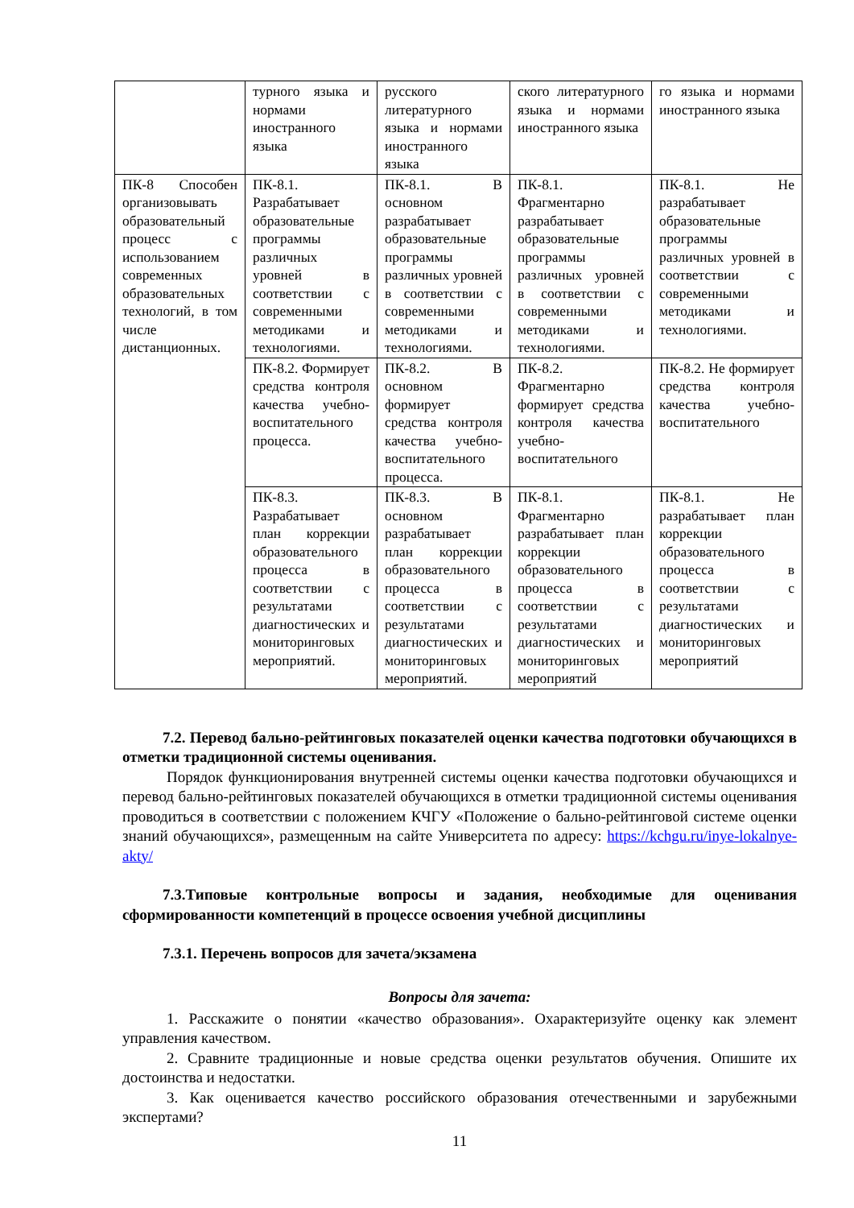| | турного языка и нормами иностранного языка | русского литературного языка и нормами иностранного языка | ского литературного языка и нормами иностранного языка | го языка и нормами иностранного языка |
| ПК-8 Способен организовывать образовательный процесс с использованием современных образовательных технологий, в том числе дистанционных. | ПК-8.1. Разрабатывает образовательные программы различных уровней в соответствии с современными методиками и технологиями. | ПК-8.1. В основном разрабатывает образовательные программы различных уровней в соответствии с современными методиками и технологиями. | ПК-8.1. Фрагментарно разрабатывает образовательные программы различных уровней в соответствии с современными методиками и технологиями. | ПК-8.1. Не разрабатывает образовательные программы различных уровней в соответствии с современными методиками и технологиями. |
| | ПК-8.2. Формирует средства контроля качества учебно-воспитательного процесса. | ПК-8.2. В основном формирует средства контроля качества учебно-воспитательного процесса. | ПК-8.2. Фрагментарно формирует средства контроля качества учебно-воспитательного | ПК-8.2. Не формирует средства контроля качества учебно-воспитательного |
| | ПК-8.3. Разрабатывает план коррекции образовательного процесса в соответствии с результатами диагностических и мониторинговых мероприятий. | ПК-8.3. В основном разрабатывает план коррекции образовательного процесса в соответствии с результатами диагностических и мониторинговых мероприятий. | ПК-8.1. Фрагментарно разрабатывает план коррекции образовательного процесса в соответствии с результатами диагностических и мониторинговых мероприятий | ПК-8.1. Не разрабатывает план коррекции образовательного процесса в соответствии с результатами диагностических и мониторинговых мероприятий |
7.2. Перевод бально-рейтинговых показателей оценки качества подготовки обучающихся в отметки традиционной системы оценивания.
Порядок функционирования внутренней системы оценки качества подготовки обучающихся и перевод бально-рейтинговых показателей обучающихся в отметки традиционной системы оценивания проводиться в соответствии с положением КЧГУ «Положение о бально-рейтинговой системе оценки знаний обучающихся», размещенным на сайте Университета по адресу: https://kchgu.ru/inye-lokalnye-akty/
7.3.Типовые контрольные вопросы и задания, необходимые для оценивания сформированности компетенций в процессе освоения учебной дисциплины
7.3.1. Перечень вопросов для зачета/экзамена
Вопросы для зачета:
1. Расскажите о понятии «качество образования». Охарактеризуйте оценку как элемент управления качеством.
2. Сравните традиционные и новые средства оценки результатов обучения. Опишите их достоинства и недостатки.
3. Как оценивается качество российского образования отечественными и зарубежными экспертами?
11